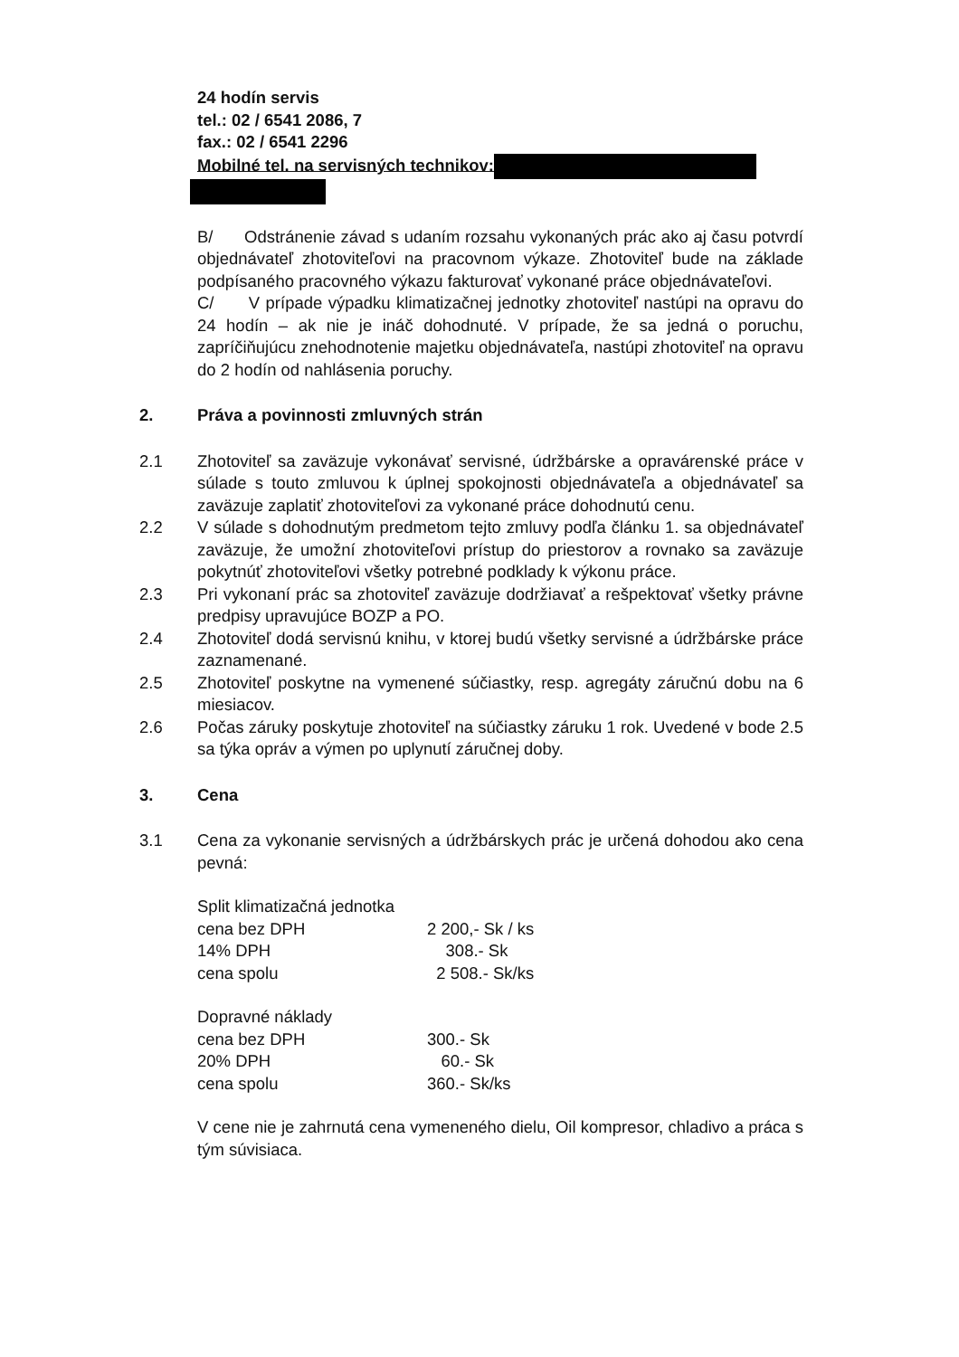24 hodín servis
tel.: 02 / 6541 2086, 7
fax.: 02 / 6541 2296
Mobilné tel. na servisných technikov:
B/ Odstránenie závad s udaním rozsahu vykonaných prác ako aj času potvrdí objednávateľ zhotoviteľovi na pracovnom výkaze. Zhotoviteľ bude na základe podpísaného pracovného výkazu fakturovať vykonané práce objednávateľovi.
C/ V prípade výpadku klimatizačnej jednotky zhotoviteľ nastúpi na opravu do 24 hodín – ak nie je ináč dohodnuté. V prípade, že sa jedná o poruchu, zapríčiňujúcu znehodnotenie majetku objednávateľa, nastúpi zhotoviteľ na opravu do 2 hodín od nahlásenia poruchy.
2. Práva a povinnosti zmluvných strán
2.1 Zhotoviteľ sa zaväzuje vykonávať servisné, údržbárske a opravárenské práce v súlade s touto zmluvou k úplnej spokojnosti objednávateľa a objednávateľ sa zaväzuje zaplatiť zhotoviteľovi za vykonané práce dohodnutú cenu.
2.2 V súlade s dohodnutým predmetom tejto zmluvy podľa článku 1. sa objednávateľ zaväzuje, že umožní zhotoviteľovi prístup do priestorov a rovnako sa zaväzuje pokytnúť zhotoviteľovi všetky potrebné podklady k výkonu práce.
2.3 Pri vykonaní prác sa zhotoviteľ zaväzuje dodržiavať a rešpektovať všetky právne predpisy upravujúce BOZP a PO.
2.4 Zhotoviteľ dodá servisnú knihu, v ktorej budú všetky servisné a údržbárske práce zaznamenané.
2.5 Zhotoviteľ poskytne na vymenené súčiastky, resp. agregáty záručnú dobu na 6 miesiacov.
2.6 Počas záruky poskytuje zhotoviteľ na súčiastky záruku 1 rok. Uvedené v bode 2.5 sa týka opráv a výmen po uplynutí záručnej doby.
3. Cena
3.1 Cena za vykonanie servisných a údržbárskych prác je určená dohodou ako cena pevná:
| Split klimatizačná jednotka | |
| cena bez DPH | 2 200,- Sk / ks |
| 14% DPH | 308.- Sk |
| cena spolu | 2 508.- Sk/ks |
| Dopravné náklady | |
| cena bez DPH | 300.- Sk |
| 20% DPH | 60.- Sk |
| cena spolu | 360.- Sk/ks |
V cene nie je zahrnutá cena vymeneného dielu, Oil kompresor, chladivo a práca s tým súvisiaca.